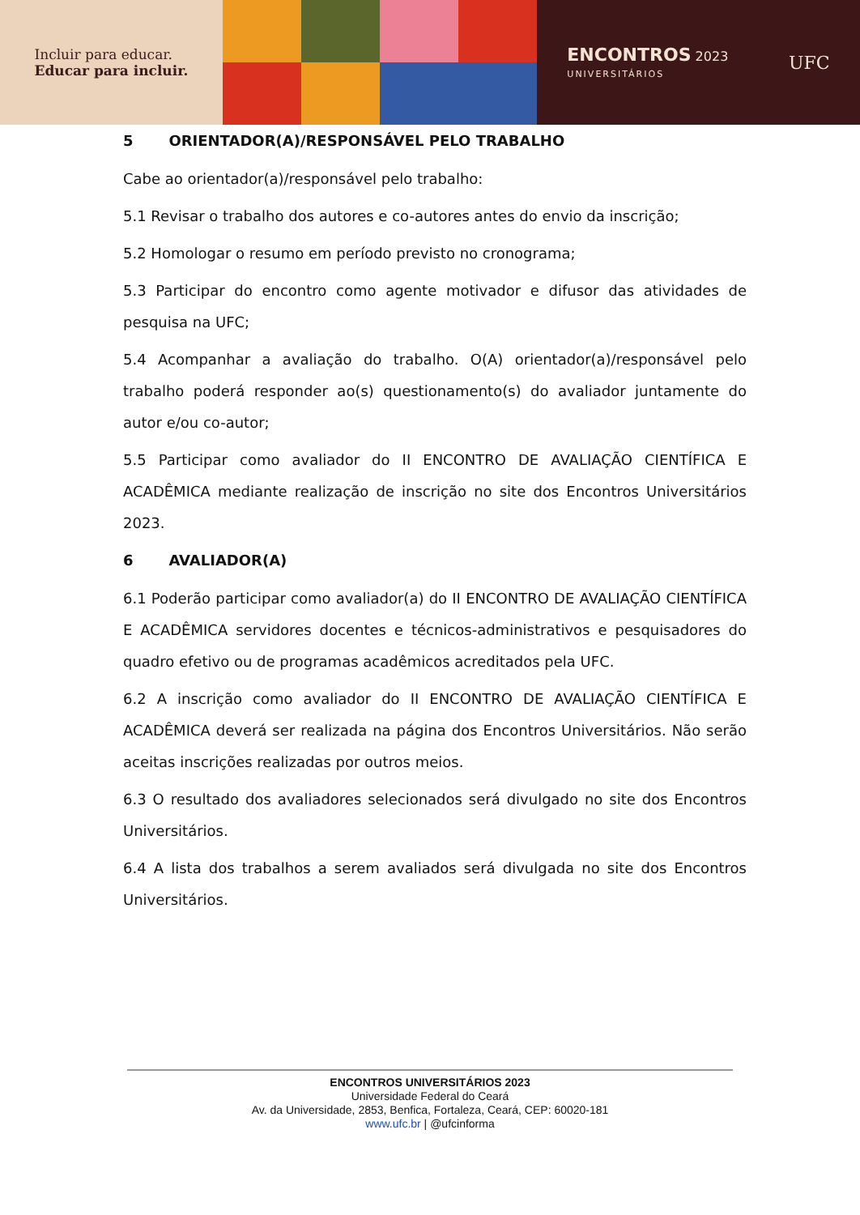Incluir para educar.
Educar para incluir.
ENCONTROS 2023
UNIVERSITÁRIOS
UFC
5 ORIENTADOR(A)/RESPONSÁVEL PELO TRABALHO
Cabe ao orientador(a)/responsável pelo trabalho:
5.1 Revisar o trabalho dos autores e co-autores antes do envio da inscrição;
5.2 Homologar o resumo em período previsto no cronograma;
5.3 Participar do encontro como agente motivador e difusor das atividades de pesquisa na UFC;
5.4 Acompanhar a avaliação do trabalho. O(A) orientador(a)/responsável pelo trabalho poderá responder ao(s) questionamento(s) do avaliador juntamente do autor e/ou co-autor;
5.5 Participar como avaliador do II ENCONTRO DE AVALIAÇÃO CIENTÍFICA E ACADÊMICA mediante realização de inscrição no site dos Encontros Universitários 2023.
6 AVALIADOR(A)
6.1 Poderão participar como avaliador(a) do II ENCONTRO DE AVALIAÇÃO CIENTÍFICA E ACADÊMICA servidores docentes e técnicos-administrativos e pesquisadores do quadro efetivo ou de programas acadêmicos acreditados pela UFC.
6.2 A inscrição como avaliador do II ENCONTRO DE AVALIAÇÃO CIENTÍFICA E ACADÊMICA deverá ser realizada na página dos Encontros Universitários. Não serão aceitas inscrições realizadas por outros meios.
6.3 O resultado dos avaliadores selecionados será divulgado no site dos Encontros Universitários.
6.4 A lista dos trabalhos a serem avaliados será divulgada no site dos Encontros Universitários.
ENCONTROS UNIVERSITÁRIOS 2023
Universidade Federal do Ceará
Av. da Universidade, 2853, Benfica, Fortaleza, Ceará, CEP: 60020-181
www.ufc.br | @ufcinforma